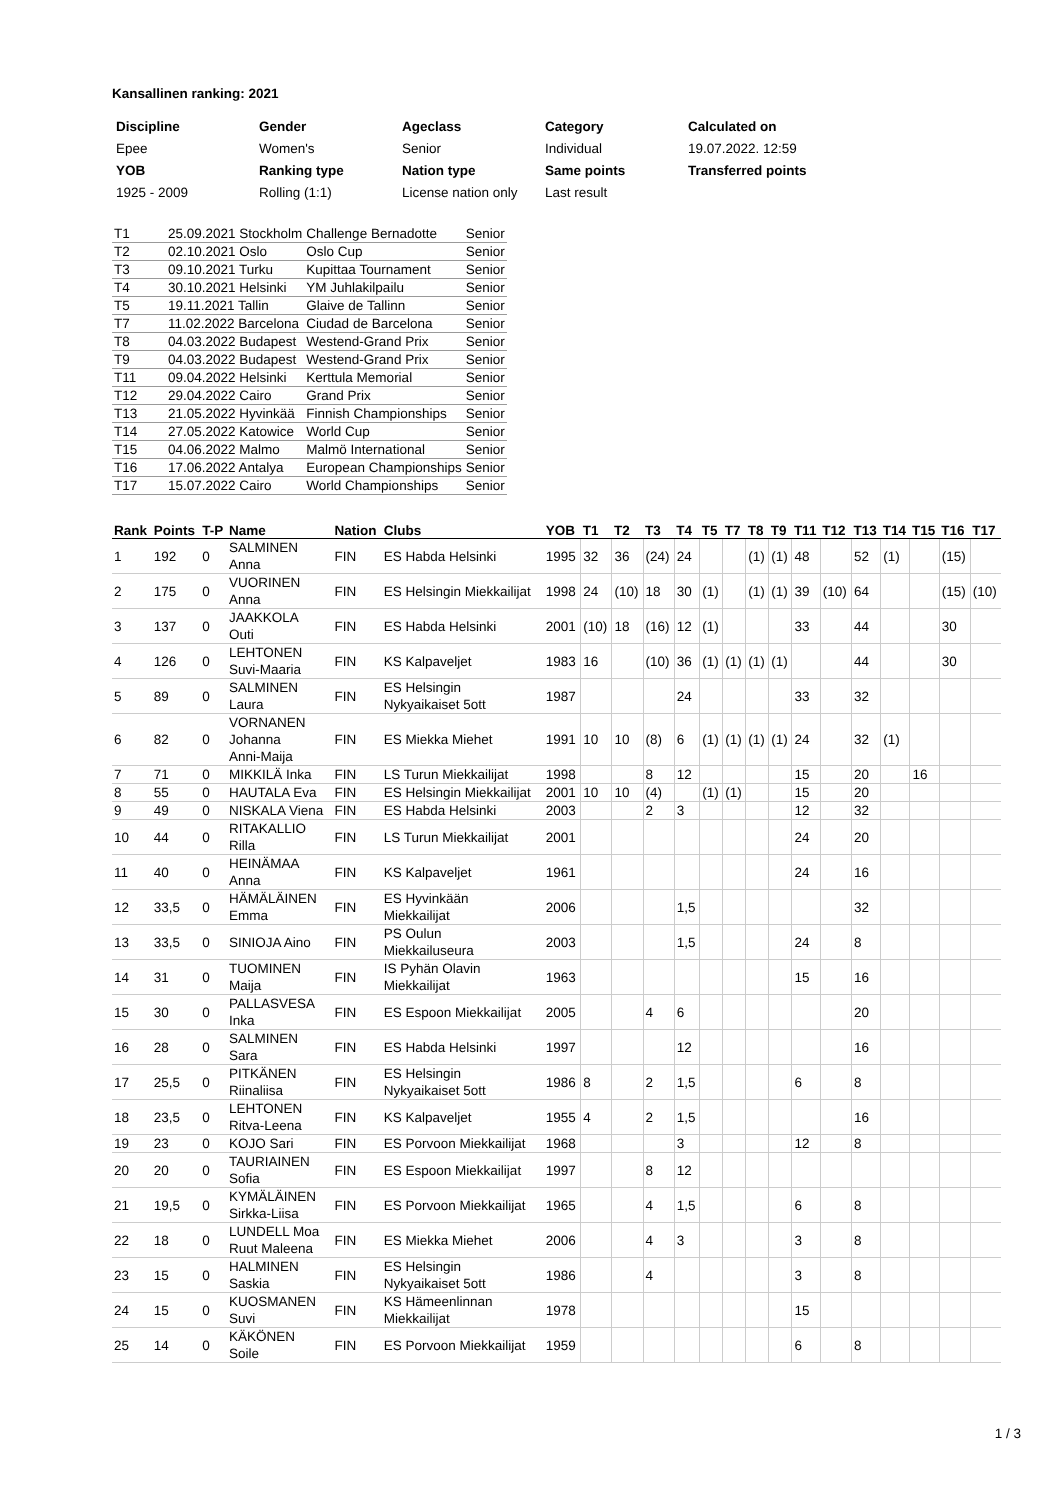Kansallinen ranking: 2021
| Discipline | Gender | Ageclass | Category | Calculated on |
| Epee | Women's | Senior | Individual | 19.07.2022. 12:59 |
| YOB | Ranking type | Nation type | Same points | Transferred points |
| 1925 - 2009 | Rolling (1:1) | License nation only | Last result | |
| T1 | 25.09.2021 Stockholm | Challenge Bernadotte | Senior |
| T2 | 02.10.2021 Oslo | Oslo Cup | Senior |
| T3 | 09.10.2021 Turku | Kupittaa Tournament | Senior |
| T4 | 30.10.2021 Helsinki | YM Juhlakilpailu | Senior |
| T5 | 19.11.2021 Tallin | Glaive de Tallinn | Senior |
| T7 | 11.02.2022 Barcelona | Ciudad de Barcelona | Senior |
| T8 | 04.03.2022 Budapest | Westend-Grand Prix | Senior |
| T9 | 04.03.2022 Budapest | Westend-Grand Prix | Senior |
| T11 | 09.04.2022 Helsinki | Kerttula Memorial | Senior |
| T12 | 29.04.2022 Cairo | Grand Prix | Senior |
| T13 | 21.05.2022 Hyvinkää | Finnish Championships | Senior |
| T14 | 27.05.2022 Katowice | World Cup | Senior |
| T15 | 04.06.2022 Malmo | Malmö International | Senior |
| T16 | 17.06.2022 Antalya | European Championships | Senior |
| T17 | 15.07.2022 Cairo | World Championships | Senior |
| Rank | Points | T-P | Name | Nation | Clubs | YOB | T1 | T2 | T3 | T4 | T5 | T7 | T8 | T9 | T11 | T12 | T13 | T14 | T15 | T16 | T17 |
| --- | --- | --- | --- | --- | --- | --- | --- | --- | --- | --- | --- | --- | --- | --- | --- | --- | --- | --- | --- | --- | --- |
| 1 | 192 | 0 | SALMINEN Anna | FIN | ES Habda Helsinki | 1995 | 32 | 36 | (24) | 24 | | | (1) | (1) | 48 | | 52 | (1) | | (15) | |
| 2 | 175 | 0 | VUORINEN Anna | FIN | ES Helsingin Miekkailijat | 1998 | 24 | (10) | 18 | 30 | (1) | | (1) | (1) | 39 | (10) | 64 | | | (15) | (10) |
| 3 | 137 | 0 | JAAKKOLA Outi | FIN | ES Habda Helsinki | 2001 | (10) | 18 | (16) | 12 | (1) | | | | 33 | | 44 | | | 30 | |
| 4 | 126 | 0 | LEHTONEN Suvi-Maaria | FIN | KS Kalpaveljet | 1983 | 16 | | (10) | 36 | (1) | (1) | (1) | (1) | | | 44 | | | 30 | |
| 5 | 89 | 0 | SALMINEN Laura | FIN | ES Helsingin Nykyaikaiset 5ott | 1987 | | | | 24 | | | | | 33 | | 32 | | | | |
| 6 | 82 | 0 | VORNANEN Johanna Anni-Maija | FIN | ES Miekka Miehet | 1991 | 10 | 10 | (8) | 6 | (1) | (1) | (1) | (1) | 24 | | 32 | (1) | | | |
| 7 | 71 | 0 | MIKKILÄ Inka | FIN | LS Turun Miekkailijat | 1998 | | | 8 | 12 | | | | | 15 | | 20 | | 16 | | |
| 8 | 55 | 0 | HAUTALA Eva | FIN | ES Helsingin Miekkailijat | 2001 | 10 | 10 | (4) | | (1) | (1) | | | 15 | | 20 | | | | |
| 9 | 49 | 0 | NISKALA Viena | FIN | ES Habda Helsinki | 2003 | | | 2 | 3 | | | | | 12 | | 32 | | | | |
| 10 | 44 | 0 | RITAKALLIO Rilla | FIN | LS Turun Miekkailijat | 2001 | | | | | | | | | 24 | | 20 | | | | |
| 11 | 40 | 0 | HEINÄMAA Anna | FIN | KS Kalpaveljet | 1961 | | | | | | | | | 24 | | 16 | | | | |
| 12 | 33,5 | 0 | HÄMÄLÄINEN Emma | FIN | ES Hyvinkään Miekkailijat | 2006 | | | | 1,5 | | | | | | | 32 | | | | |
| 13 | 33,5 | 0 | SINIOJA Aino | FIN | PS Oulun Miekkailuseura | 2003 | | | | 1,5 | | | | | 24 | | 8 | | | | |
| 14 | 31 | 0 | TUOMINEN Maija | FIN | IS Pyhän Olavin Miekkailijat | 1963 | | | | | | | | | 15 | | 16 | | | | |
| 15 | 30 | 0 | PALLASVESA Inka | FIN | ES Espoon Miekkailijat | 2005 | | | 4 | 6 | | | | | | | 20 | | | | |
| 16 | 28 | 0 | SALMINEN Sara | FIN | ES Habda Helsinki | 1997 | | | | 12 | | | | | | | 16 | | | | |
| 17 | 25,5 | 0 | PITKÄNEN Riinaliisa | FIN | ES Helsingin Nykyaikaiset 5ott | 1986 | 8 | | 2 | 1,5 | | | | | 6 | | 8 | | | | |
| 18 | 23,5 | 0 | LEHTONEN Ritva-Leena | FIN | KS Kalpaveljet | 1955 | 4 | | 2 | 1,5 | | | | | | | 16 | | | | |
| 19 | 23 | 0 | KOJO Sari | FIN | ES Porvoon Miekkailijat | 1968 | | | | 3 | | | | | 12 | | 8 | | | | |
| 20 | 20 | 0 | TAURIAINEN Sofia | FIN | ES Espoon Miekkailijat | 1997 | | | 8 | 12 | | | | | | | | | | | |
| 21 | 19,5 | 0 | KYMÄLÄINEN Sirkka-Liisa | FIN | ES Porvoon Miekkailijat | 1965 | | | 4 | 1,5 | | | | | 6 | | 8 | | | | |
| 22 | 18 | 0 | LUNDELL Moa Ruut Maleena | FIN | ES Miekka Miehet | 2006 | | | 4 | 3 | | | | | 3 | | 8 | | | | |
| 23 | 15 | 0 | HALMINEN Saskia | FIN | ES Helsingin Nykyaikaiset 5ott | 1986 | | | 4 | | | | | | 3 | | 8 | | | | |
| 24 | 15 | 0 | KUOSMANEN Suvi | FIN | KS Hämeenlinnan Miekkailijat | 1978 | | | | | | | | | 15 | | | | | | |
| 25 | 14 | 0 | KÄKÖNEN Soile | FIN | ES Porvoon Miekkailijat | 1959 | | | | | | | | | 6 | | 8 | | | | |
1 / 3